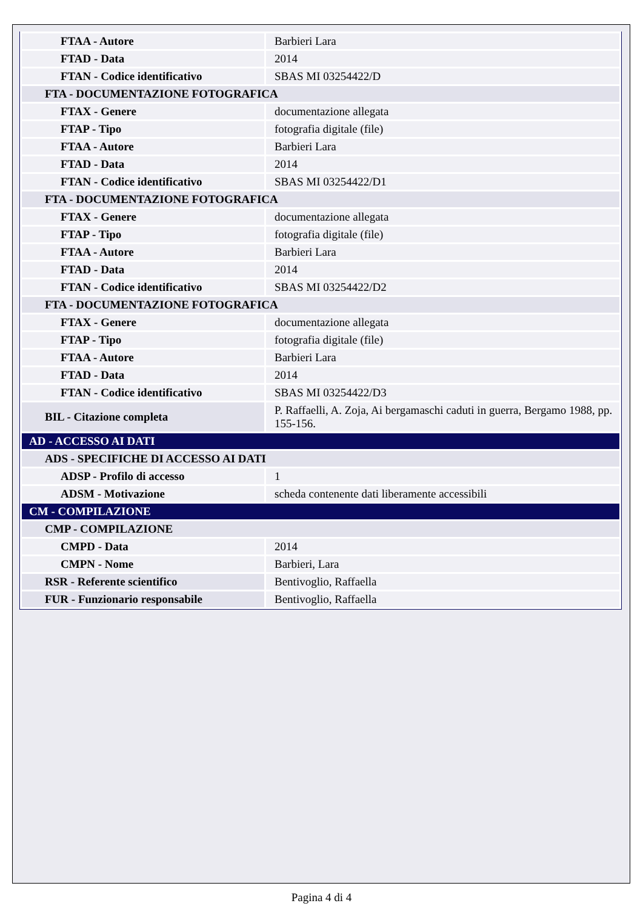| FTAA - Autore | Barbieri Lara |
| FTAD - Data | 2014 |
| FTAN - Codice identificativo | SBAS MI 03254422/D |
| FTA - DOCUMENTAZIONE FOTOGRAFICA | |
| FTAX - Genere | documentazione allegata |
| FTAP - Tipo | fotografia digitale (file) |
| FTAA - Autore | Barbieri Lara |
| FTAD - Data | 2014 |
| FTAN - Codice identificativo | SBAS MI 03254422/D1 |
| FTA - DOCUMENTAZIONE FOTOGRAFICA | |
| FTAX - Genere | documentazione allegata |
| FTAP - Tipo | fotografia digitale (file) |
| FTAA - Autore | Barbieri Lara |
| FTAD - Data | 2014 |
| FTAN - Codice identificativo | SBAS MI 03254422/D2 |
| FTA - DOCUMENTAZIONE FOTOGRAFICA | |
| FTAX - Genere | documentazione allegata |
| FTAP - Tipo | fotografia digitale (file) |
| FTAA - Autore | Barbieri Lara |
| FTAD - Data | 2014 |
| FTAN - Codice identificativo | SBAS MI 03254422/D3 |
| BIL - Citazione completa | P. Raffaelli, A. Zoja, Ai bergamaschi caduti in guerra, Bergamo 1988, pp. 155-156. |
| AD - ACCESSO AI DATI | |
| ADS - SPECIFICHE DI ACCESSO AI DATI | |
| ADSP - Profilo di accesso | 1 |
| ADSM - Motivazione | scheda contenente dati liberamente accessibili |
| CM - COMPILAZIONE | |
| CMP - COMPILAZIONE | |
| CMPD - Data | 2014 |
| CMPN - Nome | Barbieri, Lara |
| RSR - Referente scientifico | Bentivoglio, Raffaella |
| FUR - Funzionario responsabile | Bentivoglio, Raffaella |
Pagina 4 di 4